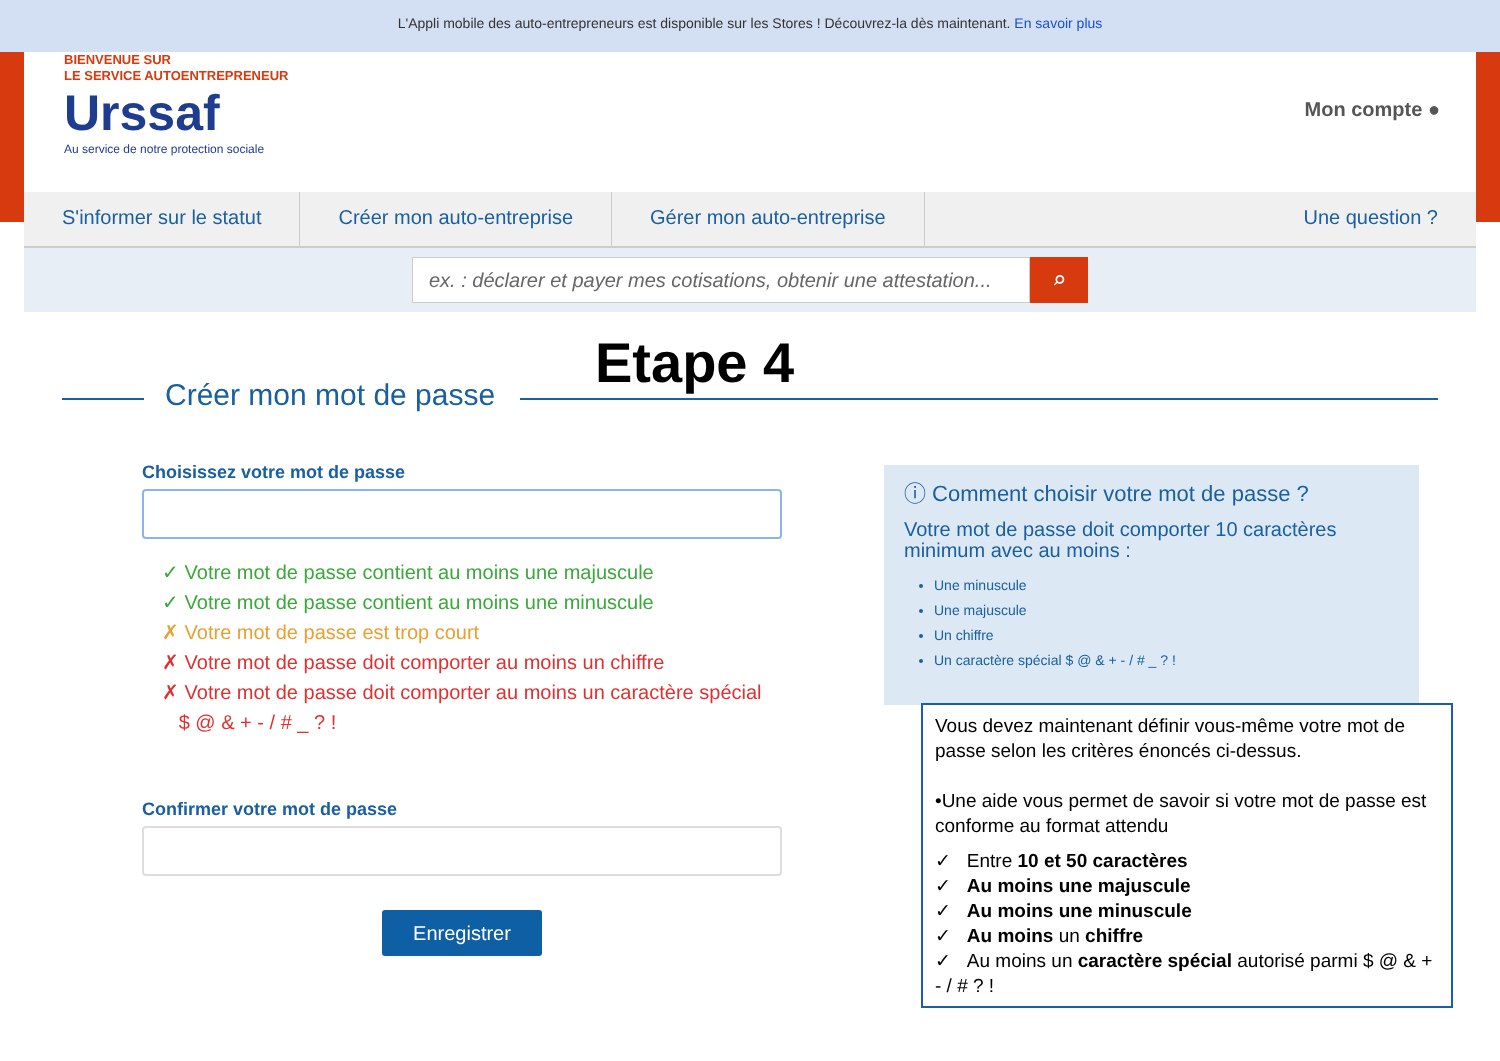L'Appli mobile des auto-entrepreneurs est disponible sur les Stores ! Découvrez-la dès maintenant. En savoir plus
BIENVENUE SUR
LE SERVICE AUTOENTREPRENEUR
Urssaf
Au service de notre protection sociale
Mon compte ●
S'informer sur le statut Créer mon auto-entreprise Gérer mon auto-entreprise Une question ?
ex. : déclarer et payer mes cotisations, obtenir une attestation...
⌕
Etape 4
Créer mon mot de passe
Choisissez votre mot de passe
✓ Votre mot de passe contient au moins une majuscule
✓ Votre mot de passe contient au moins une minuscule
✗ Votre mot de passe est trop court
✗ Votre mot de passe doit comporter au moins un chiffre
✗ Votre mot de passe doit comporter au moins un caractère spécial
$ @ & + - / # _ ? !
Confirmer votre mot de passe
Enregistrer
ⓘ Comment choisir votre mot de passe ?
Votre mot de passe doit comporter 10 caractères minimum avec au moins :
Une minuscule
Une majuscule
Un chiffre
Un caractère spécial $ @ & + - / # _ ? !
Vous devez maintenant définir vous-même votre mot de passe selon les critères énoncés ci-dessus.
•Une aide vous permet de savoir si votre mot de passe est conforme au format attendu
✓ Entre 10 et 50 caractères
✓ Au moins une majuscule
✓ Au moins une minuscule
✓ Au moins un chiffre
✓ Au moins un caractère spécial autorisé parmi $ @ & + - / # ? !